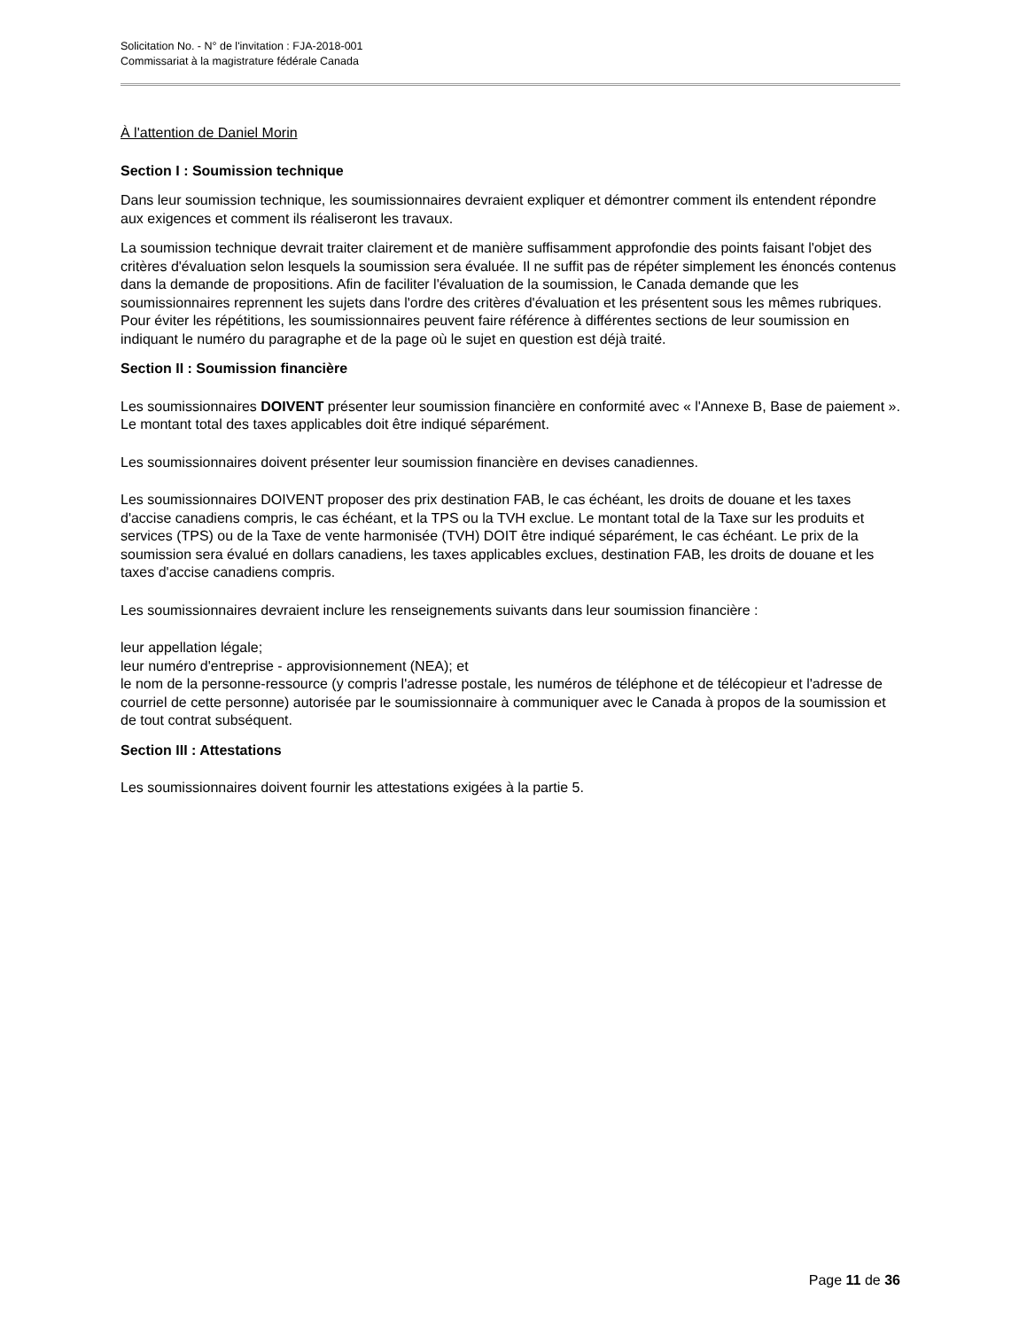Solicitation No. - N° de l'invitation : FJA-2018-001
Commissariat à la magistrature fédérale Canada
À l'attention de Daniel Morin
Section I : Soumission technique
Dans leur soumission technique, les soumissionnaires devraient expliquer et démontrer comment ils entendent répondre aux exigences et comment ils réaliseront les travaux.
La soumission technique devrait traiter clairement et de manière suffisamment approfondie des points faisant l'objet des critères d'évaluation selon lesquels la soumission sera évaluée. Il ne suffit pas de répéter simplement les énoncés contenus dans la demande de propositions. Afin de faciliter l'évaluation de la soumission, le Canada demande que les soumissionnaires reprennent les sujets dans l'ordre des critères d'évaluation et les présentent sous les mêmes rubriques. Pour éviter les répétitions, les soumissionnaires peuvent faire référence à différentes sections de leur soumission en indiquant le numéro du paragraphe et de la page où le sujet en question est déjà traité.
Section II : Soumission financière
Les soumissionnaires DOIVENT présenter leur soumission financière en conformité avec « l'Annexe B, Base de paiement ». Le montant total des taxes applicables doit être indiqué séparément.
Les soumissionnaires doivent présenter leur soumission financière en devises canadiennes.
Les soumissionnaires DOIVENT proposer des prix destination FAB, le cas échéant, les droits de douane et les taxes d'accise canadiens compris, le cas échéant, et la TPS ou la TVH exclue. Le montant total de la Taxe sur les produits et services (TPS) ou de la Taxe de vente harmonisée (TVH) DOIT être indiqué séparément, le cas échéant. Le prix de la soumission sera évalué en dollars canadiens, les taxes applicables exclues, destination FAB, les droits de douane et les taxes d'accise canadiens compris.
Les soumissionnaires devraient inclure les renseignements suivants dans leur soumission financière :
leur appellation légale;
leur numéro d'entreprise - approvisionnement (NEA); et
le nom de la personne-ressource (y compris l'adresse postale, les numéros de téléphone et de télécopieur et l'adresse de courriel de cette personne) autorisée par le soumissionnaire à communiquer avec le Canada à propos de la soumission et de tout contrat subséquent.
Section III : Attestations
Les soumissionnaires doivent fournir les attestations exigées à la partie 5.
Page 11 de 36